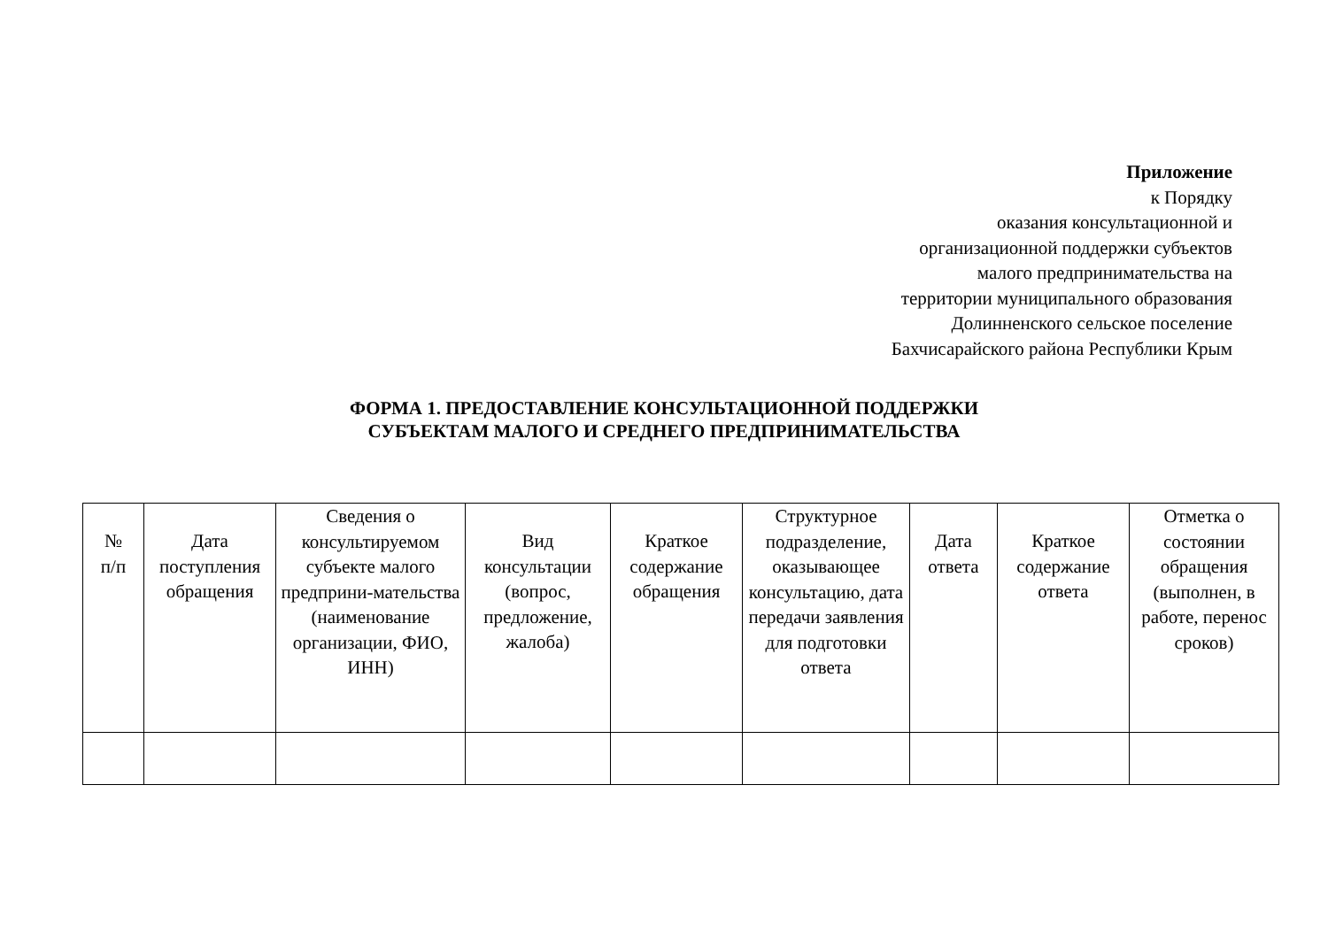Приложение
к Порядку
оказания консультационной и
организационной поддержки субъектов
малого предпринимательства на
территории муниципального образования
Долинненского сельское поселение
Бахчисарайского района Республики Крым
ФОРМА 1. ПРЕДОСТАВЛЕНИЕ КОНСУЛЬТАЦИОННОЙ ПОДДЕРЖКИ
СУБЪЕКТАМ МАЛОГО И СРЕДНЕГО ПРЕДПРИНИМАТЕЛЬСТВА
| № п/п | Дата поступления обращения | Сведения о консультируемом субъекте малого предприни-мательства (наименование организации, ФИО, ИНН) | Вид консультации (вопрос, предложение, жалоба) | Краткое содержание обращения | Структурное подразделение, оказывающее консультацию, дата передачи заявления для подготовки ответа | Дата ответа | Краткое содержание ответа | Отметка о состоянии обращения (выполнен, в работе, перенос сроков) |
| --- | --- | --- | --- | --- | --- | --- | --- | --- |